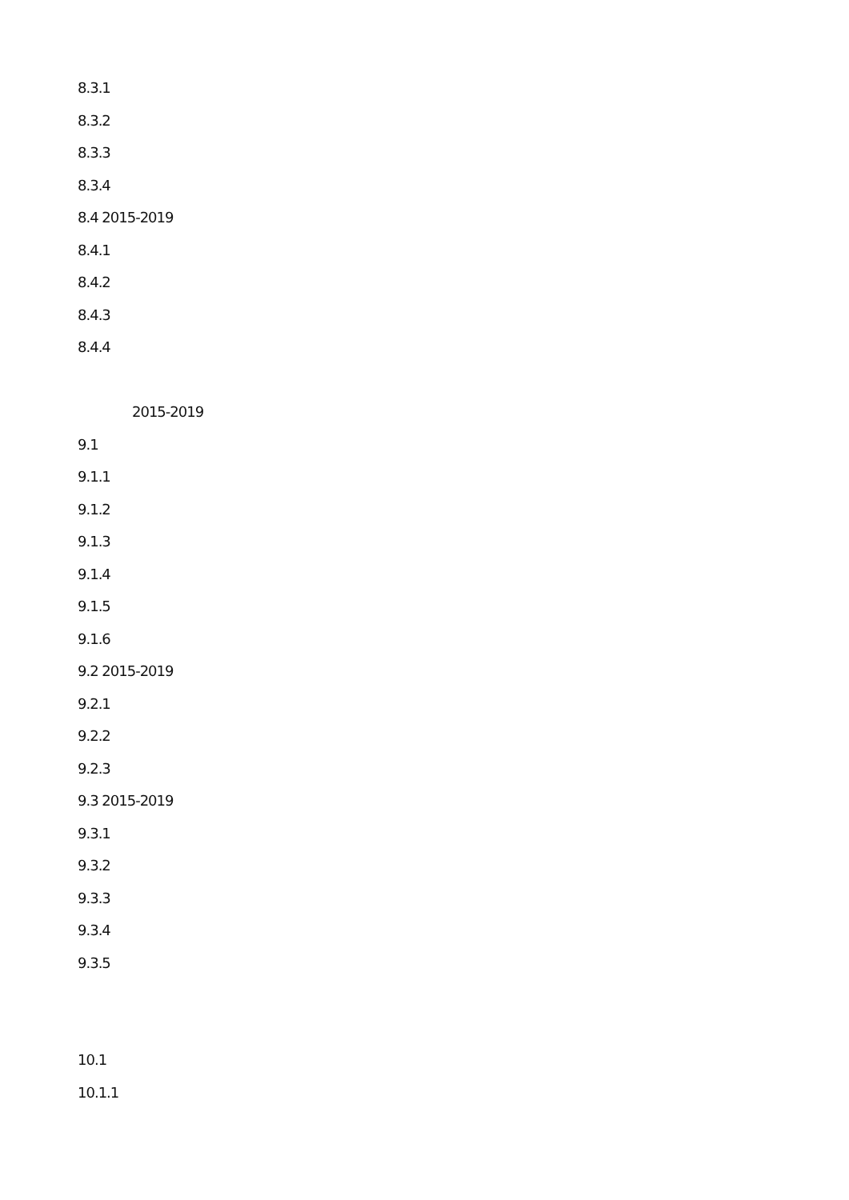8.3.1
8.3.2
8.3.3
8.3.4
8.4 2015-2019
8.4.1
8.4.2
8.4.3
8.4.4
2015-2019
9.1
9.1.1
9.1.2
9.1.3
9.1.4
9.1.5
9.1.6
9.2 2015-2019
9.2.1
9.2.2
9.2.3
9.3 2015-2019
9.3.1
9.3.2
9.3.3
9.3.4
9.3.5
10.1
10.1.1